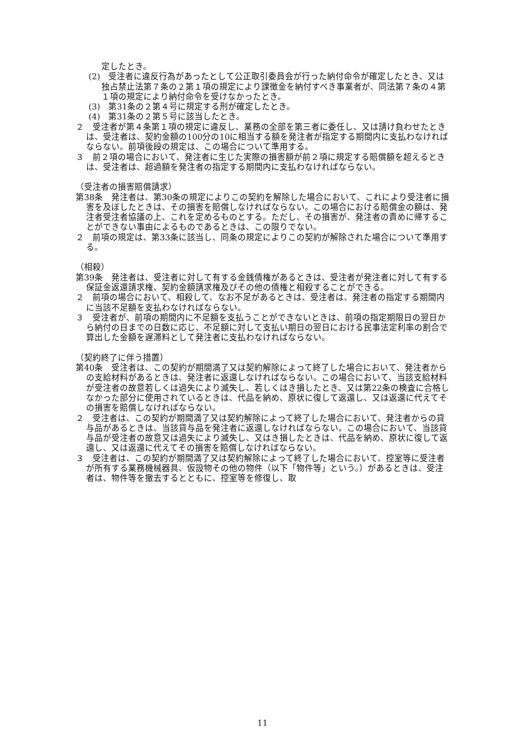定したとき。
(2)　受注者に違反行為があったとして公正取引委員会が行った納付命令が確定したとき、又は独占禁止法第７条の２第１項の規定により課徴金を納付すべき事業者が、同法第７条の４第１項の規定により納付命令を受けなかったとき。
(3)　第31条の２第４号に規定する刑が確定したとき。
(4)　第31条の２第５号に該当したとき。
２　受注者が第４条第１項の規定に違反し、業務の全部を第三者に委任し、又は請け負わせたときは、受注者は、契約金額の100分の10に相当する額を発注者が指定する期間内に支払わなければならない。前項後段の規定は、この場合について準用する。
３　前２項の場合において、発注者に生じた実際の損害額が前２項に規定する賠償額を超えるときは、受注者は、超過額を発注者の指定する期間内に支払わなければならない。
（受注者の損害賠償請求）
第38条　発注者は、第30条の規定によりこの契約を解除した場合において、これにより受注者に損害を及ぼしたときは、その損害を賠償しなければならない。この場合における賠償金の額は、発注者受注者協議の上、これを定めるものとする。ただし、その損害が、発注者の責めに帰することができない事由によるものであるときは、この限りでない。
２　前項の規定は、第33条に該当し、同条の規定によりこの契約が解除された場合について準用する。
（相殺）
第39条　発注者は、受注者に対して有する金銭債権があるときは、受注者が発注者に対して有する保証金返還請求権、契約金額請求権及びその他の債権と相殺することができる。
２　前項の場合において、相殺して、なお不足があるときは、受注者は、発注者の指定する期間内に当該不足額を支払わなければならない。
３　受注者が、前項の期間内に不足額を支払うことができないときは、前項の指定期限日の翌日から納付の日までの日数に応じ、不足額に対して支払い期日の翌日における民事法定利率の割合で算出した金額を遅滞料として発注者に支払わなければならない。
（契約終了に伴う措置）
第40条　受注者は、この契約が期間満了又は契約解除によって終了した場合において、発注者からの支給材料があるときは、発注者に返還しなければならない。この場合において、当該支給材料が受注者の故意若しくは過失により滅失し、若しくはき損したとき、又は第22条の検査に合格しなかった部分に使用されているときは、代品を納め、原状に復して返還し、又は返還に代えてその損害を賠償しなければならない。
２　受注者は、この契約が期間満了又は契約解除によって終了した場合において、発注者からの貸与品があるときは、当該貸与品を発注者に返還しなければならない。この場合において、当該貸与品が受注者の故意又は過失により滅失し、又はき損したときは、代品を納め、原状に復して返還し、又は返還に代えてその損害を賠償しなければならない。
３　受注者は、この契約が期間満了又は契約解除によって終了した場合において、控室等に受注者が所有する業務機械器具、仮設物その他の物件（以下「物件等」という。）があるときは、受注者は、物件等を撤去するとともに、控室等を修復し、取
11